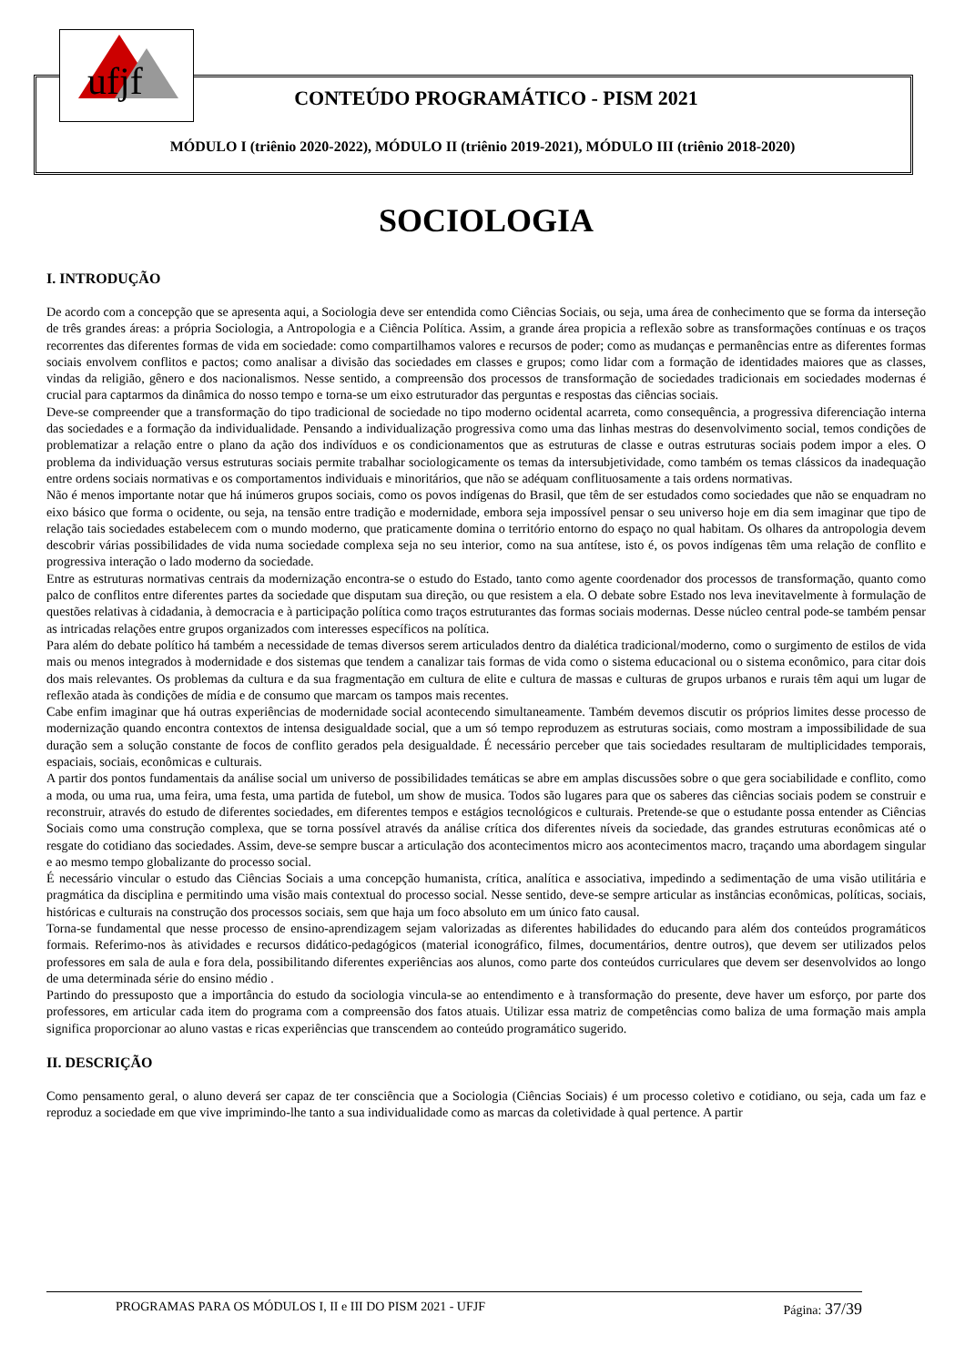ufjf
CONTEÚDO PROGRAMÁTICO - PISM 2021
MÓDULO I (triênio 2020-2022), MÓDULO II (triênio 2019-2021), MÓDULO III (triênio 2018-2020)
SOCIOLOGIA
I. INTRODUÇÃO
De acordo com a concepção que se apresenta aqui, a Sociologia deve ser entendida como Ciências Sociais, ou seja, uma área de conhecimento que se forma da interseção de três grandes áreas: a própria Sociologia, a Antropologia e a Ciência Política. Assim, a grande área propicia a reflexão sobre as transformações contínuas e os traços recorrentes das diferentes formas de vida em sociedade: como compartilhamos valores e recursos de poder; como as mudanças e permanências entre as diferentes formas sociais envolvem conflitos e pactos; como analisar a divisão das sociedades em classes e grupos; como lidar com a formação de identidades maiores que as classes, vindas da religião, gênero e dos nacionalismos. Nesse sentido, a compreensão dos processos de transformação de sociedades tradicionais em sociedades modernas é crucial para captarmos da dinâmica do nosso tempo e torna-se um eixo estruturador das perguntas e respostas das ciências sociais.
Deve-se compreender que a transformação do tipo tradicional de sociedade no tipo moderno ocidental acarreta, como consequência, a progressiva diferenciação interna das sociedades e a formação da individualidade. Pensando a individualização progressiva como uma das linhas mestras do desenvolvimento social, temos condições de problematizar a relação entre o plano da ação dos indivíduos e os condicionamentos que as estruturas de classe e outras estruturas sociais podem impor a eles. O problema da individuação versus estruturas sociais permite trabalhar sociologicamente os temas da intersubjetividade, como também os temas clássicos da inadequação entre ordens sociais normativas e os comportamentos individuais e minoritários, que não se adéquam conflituosamente a tais ordens normativas.
Não é menos importante notar que há inúmeros grupos sociais, como os povos indígenas do Brasil, que têm de ser estudados como sociedades que não se enquadram no eixo básico que forma o ocidente, ou seja, na tensão entre tradição e modernidade, embora seja impossível pensar o seu universo hoje em dia sem imaginar que tipo de relação tais sociedades estabelecem com o mundo moderno, que praticamente domina o território entorno do espaço no qual habitam. Os olhares da antropologia devem descobrir várias possibilidades de vida numa sociedade complexa seja no seu interior, como na sua antítese, isto é, os povos indígenas têm uma relação de conflito e progressiva interação o lado moderno da sociedade.
Entre as estruturas normativas centrais da modernização encontra-se o estudo do Estado, tanto como agente coordenador dos processos de transformação, quanto como palco de conflitos entre diferentes partes da sociedade que disputam sua direção, ou que resistem a ela. O debate sobre Estado nos leva inevitavelmente à formulação de questões relativas à cidadania, à democracia e à participação política como traços estruturantes das formas sociais modernas. Desse núcleo central pode-se também pensar as intricadas relações entre grupos organizados com interesses específicos na política.
Para além do debate político há também a necessidade de temas diversos serem articulados dentro da dialética tradicional/moderno, como o surgimento de estilos de vida mais ou menos integrados à modernidade e dos sistemas que tendem a canalizar tais formas de vida como o sistema educacional ou o sistema econômico, para citar dois dos mais relevantes. Os problemas da cultura e da sua fragmentação em cultura de elite e cultura de massas e culturas de grupos urbanos e rurais têm aqui um lugar de reflexão atada às condições de mídia e de consumo que marcam os tampos mais recentes.
Cabe enfim imaginar que há outras experiências de modernidade social acontecendo simultaneamente. Também devemos discutir os próprios limites desse processo de modernização quando encontra contextos de intensa desigualdade social, que a um só tempo reproduzem as estruturas sociais, como mostram a impossibilidade de sua duração sem a solução constante de focos de conflito gerados pela desigualdade. É necessário perceber que tais sociedades resultaram de multiplicidades temporais, espaciais, sociais, econômicas e culturais.
A partir dos pontos fundamentais da análise social um universo de possibilidades temáticas se abre em amplas discussões sobre o que gera sociabilidade e conflito, como a moda, ou uma rua, uma feira, uma festa, uma partida de futebol, um show de musica. Todos são lugares para que os saberes das ciências sociais podem se construir e reconstruir, através do estudo de diferentes sociedades, em diferentes tempos e estágios tecnológicos e culturais. Pretende-se que o estudante possa entender as Ciências Sociais como uma construção complexa, que se torna possível através da análise crítica dos diferentes níveis da sociedade, das grandes estruturas econômicas até o resgate do cotidiano das sociedades. Assim, deve-se sempre buscar a articulação dos acontecimentos micro aos acontecimentos macro, traçando uma abordagem singular e ao mesmo tempo globalizante do processo social.
É necessário vincular o estudo das Ciências Sociais a uma concepção humanista, crítica, analítica e associativa, impedindo a sedimentação de uma visão utilitária e pragmática da disciplina e permitindo uma visão mais contextual do processo social. Nesse sentido, deve-se sempre articular as instâncias econômicas, políticas, sociais, históricas e culturais na construção dos processos sociais, sem que haja um foco absoluto em um único fato causal.
Torna-se fundamental que nesse processo de ensino-aprendizagem sejam valorizadas as diferentes habilidades do educando para além dos conteúdos programáticos formais. Referimo-nos às atividades e recursos didático-pedagógicos (material iconográfico, filmes, documentários, dentre outros), que devem ser utilizados pelos professores em sala de aula e fora dela, possibilitando diferentes experiências aos alunos, como parte dos conteúdos curriculares que devem ser desenvolvidos ao longo de uma determinada série do ensino médio .
Partindo do pressuposto que a importância do estudo da sociologia vincula-se ao entendimento e à transformação do presente, deve haver um esforço, por parte dos professores, em articular cada item do programa com a compreensão dos fatos atuais. Utilizar essa matriz de competências como baliza de uma formação mais ampla significa proporcionar ao aluno vastas e ricas experiências que transcendem ao conteúdo programático sugerido.
II. DESCRIÇÃO
Como pensamento geral, o aluno deverá ser capaz de ter consciência que a Sociologia (Ciências Sociais) é um processo coletivo e cotidiano, ou seja, cada um faz e reproduz a sociedade em que vive imprimindo-lhe tanto a sua individualidade como as marcas da coletividade à qual pertence. A partir
PROGRAMAS PARA OS MÓDULOS I, II e III DO PISM 2021 - UFJF Página: 37/39